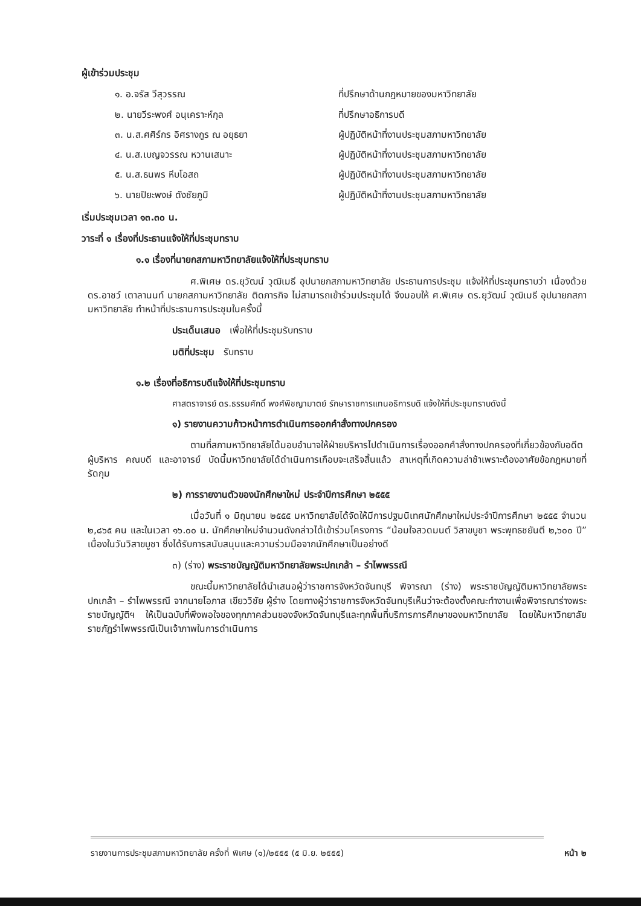ผู้เข้าร่วมประชุม
๑. อ.จรัส วีสุวรรณ ที่ปรึกษาด้านกฎหมายของมหาวิทยาลัย
๒. นายวีระพงศ์ อนุเคราะห์กุล ที่ปรึกษาอธิการบดี
๓. น.ส.ศศิร์กร อิศรางกูร ณ อยุธยา ผู้ปฏิบัติหน้าที่งานประชุมสภามหาวิทยาลัย
๔. น.ส.เบญจวรรณ หวานเสนาะ ผู้ปฏิบัติหน้าที่งานประชุมสภามหาวิทยาลัย
๕. น.ส.ธนพร หีบโอสถ ผู้ปฏิบัติหน้าที่งานประชุมสภามหาวิทยาลัย
๖. นายปิยะพงษ์ ดังชัยภูมิ ผู้ปฏิบัติหน้าที่งานประชุมสภามหาวิทยาลัย
เริ่มประชุมเวลา ๑๓.๓๐ น.
วาระที่ ๑ เรื่องที่ประธานแจ้งให้ที่ประชุมทราบ
๑.๑ เรื่องที่นายกสภามหาวิทยาลัยแจ้งให้ที่ประชุมทราบ
ศ.พิเศษ ดร.ยุวัฒน์ วุฒิเมธี อุปนายกสภามหาวิทยาลัย ประธานการประชุม แจ้งให้ที่ประชุมทราบว่า เนื่องด้วย ดร.อาชว์ เตาลานนท์ นายกสภามหาวิทยาลัย ติดภารกิจ ไม่สามารถเข้าร่วมประชุมได้ จึงมอบให้ ศ.พิเศษ ดร.ยุวัฒน์ วุฒิเมธี อุปนายกสภามหาวิทยาลัย ทำหน้าที่ประธานการประชุมในครั้งนี้
ประเด็นเสนอ เพื่อให้ที่ประชุมรับทราบ
มติที่ประชุม รับทราบ
๑.๒ เรื่องที่อธิการบดีแจ้งให้ที่ประชุมทราบ
ศาสตราจารย์ ดร.ธรรมศักดิ์ พงศ์พิชญามาตย์ รักษาราชการแทนอธิการบดี แจ้งให้ที่ประชุมทราบดังนี้
๑) รายงานความก้าวหน้าการดำเนินการออกคำสั่งทางปกครอง
ตามที่สภามหาวิทยาลัยได้มอบอำนาจให้ฝ่ายบริหารไปดำเนินการเรื่องออกคำสั่งทางปกครองที่เกี่ยวข้องกับอดีตผู้บริหาร คณบดี และอาจารย์ บัดนี้มหาวิทยาลัยได้ดำเนินการเกือบจะเสร็จสิ้นแล้ว สาเหตุที่เกิดความล่าช้าเพราะต้องอาศัยข้อกฎหมายที่รัดกุม
๒) การรายงานตัวของนักศึกษาใหม่ ประจำปีการศึกษา ๒๕๕๕
เมื่อวันที่ ๑ มิถุนายน ๒๕๕๕ มหาวิทยาลัยได้จัดให้มีการปฐมนิเทศนักศึกษาใหม่ประจำปีการศึกษา ๒๕๕๕ จำนวน ๒,๘๖๕ คน และในเวลา ๑๖.๐๐ น. นักศึกษาใหม่จำนวนดังกล่าวได้เข้าร่วมโครงการ “น้อมใจสวดมนต์ วิสาขบูชา พระพุทธชยันตี ๒,๖๐๐ ปี” เนื่องในวันวิสาขบูชา ซึ่งได้รับการสนับสนุนและความร่วมมือจากนักศึกษาเป็นอย่างดี
๓) (ร่าง) พระราชบัญญัติมหาวิทยาลัยพระปกเกล้า – รำไพพรรณี
ขณะนี้มหาวิทยาลัยได้นำเสนอผู้ว่าราชการจังหวัดจันทบุรี พิจารณา (ร่าง) พระราชบัญญัติมหาวิทยาลัยพระปกเกล้า – รำไพพรรณี จากนายโอภาส เขียววิชัย ผู้ร่าง โดยทางผู้ว่าราชการจังหวัดจันทบุรีเห็นว่าจะต้องตั้งคณะทำงานเพื่อพิจารณาร่างพระราชบัญญัติฯ ให้เป็นฉบับที่พึงพอใจของทุกภาคส่วนของจังหวัดจันทบุรีและทุกพื้นที่บริการการศึกษาของมหาวิทยาลัย โดยให้มหาวิทยาลัยราชภัฏรำไพพรรณีเป็นเจ้าภาพในการดำเนินการ
รายงานการประชุมสภามหาวิทยาลัย ครั้งที่ พิเศษ (๑)/๒๕๕๕ (๕ มิ.ย. ๒๕๕๕) หน้า ๒